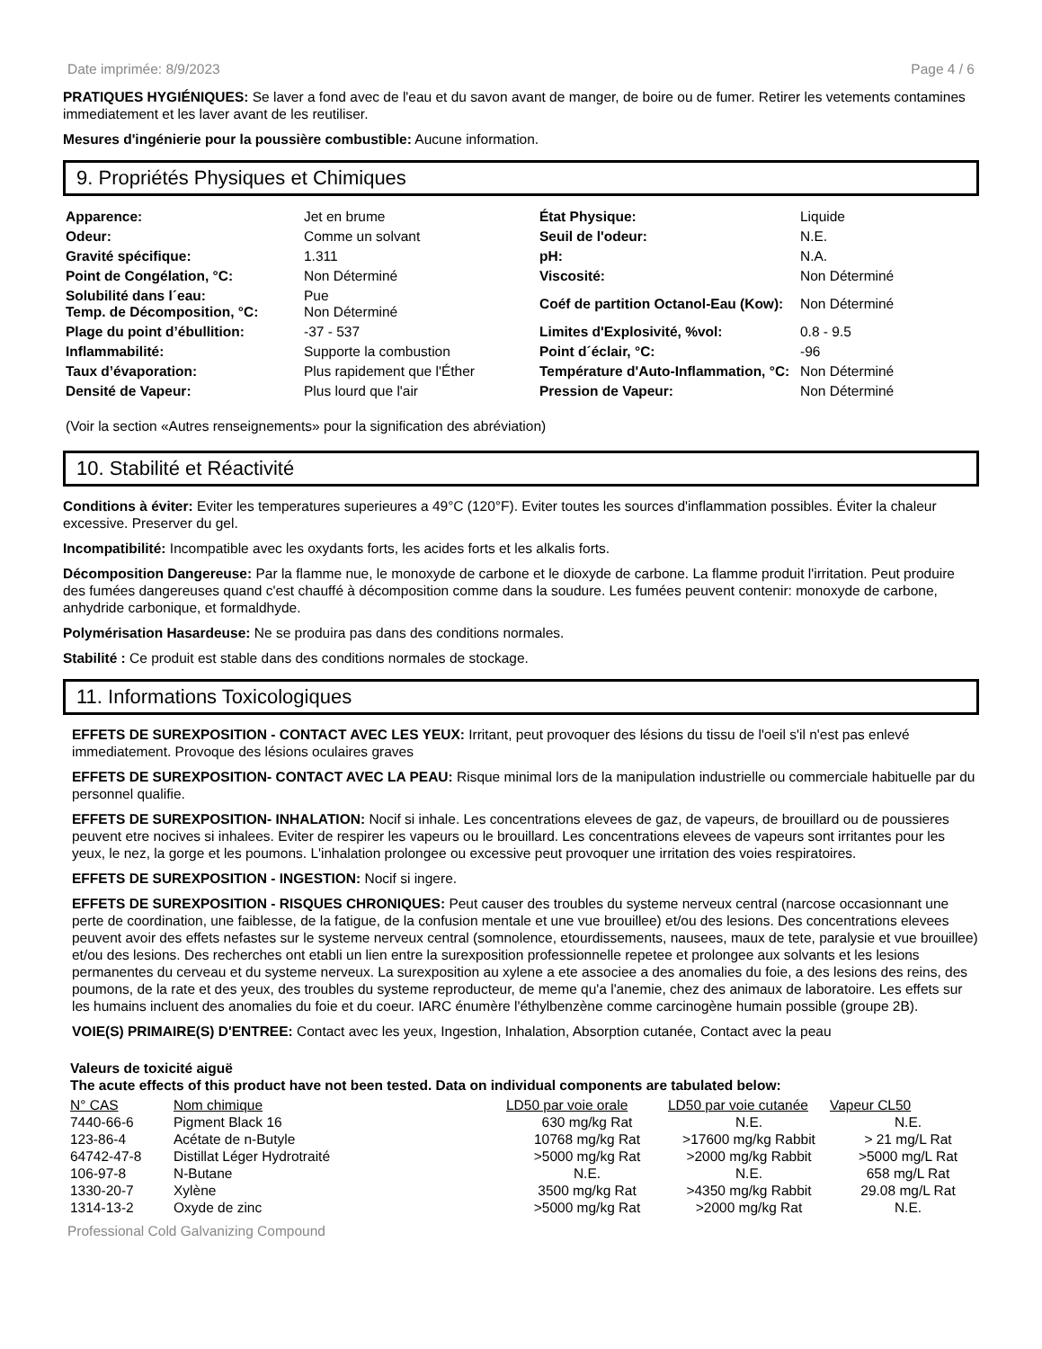Date imprimée: 8/9/2023 Page 4 / 6
PRATIQUES HYGIÉNIQUES: Se laver a fond avec de l'eau et du savon avant de manger, de boire ou de fumer. Retirer les vetements contamines immediatement et les laver avant de les reutiliser.
Mesures d'ingénierie pour la poussière combustible: Aucune information.
9. Propriétés Physiques et Chimiques
| Apparence: | Jet en brume | État Physique: | Liquide |
| Odeur: | Comme un solvant | Seuil de l'odeur: | N.E. |
| Gravité spécifique: | 1.311 | pH: | N.A. |
| Point de Congélation, °C: | Non Déterminé | Viscosité: | Non Déterminé |
| Solubilité dans l´eau: Temp. de Décomposition, °C: | Pue Non Déterminé | Coéf de partition Octanol-Eau (Kow): | Non Déterminé |
| Plage du point d’ébullition: | -37 - 537 | Limites d'Explosivité, %vol: | 0.8 - 9.5 |
| Inflammabilité: | Supporte la combustion | Point d´éclair, °C: | -96 |
| Taux d’évaporation: | Plus rapidement que l'Éther | Température d'Auto-Inflammation, °C: | Non Déterminé |
| Densité de Vapeur: | Plus lourd que l'air | Pression de Vapeur: | Non Déterminé |
(Voir la section «Autres renseignements» pour la signification des abréviation)
10. Stabilité et Réactivité
Conditions à éviter: Eviter les temperatures superieures a 49°C (120°F). Eviter toutes les sources d'inflammation possibles. Éviter la chaleur excessive. Preserver du gel.
Incompatibilité: Incompatible avec les oxydants forts, les acides forts et les alkalis forts.
Décomposition Dangereuse: Par la flamme nue, le monoxyde de carbone et le dioxyde de carbone. La flamme produit l'irritation. Peut produire des fumées dangereuses quand c'est chauffé à décomposition comme dans la soudure. Les fumées peuvent contenir: monoxyde de carbone, anhydride carbonique, et formaldhyde.
Polymérisation Hasardeuse: Ne se produira pas dans des conditions normales.
Stabilité : Ce produit est stable dans des conditions normales de stockage.
11. Informations Toxicologiques
EFFETS DE SUREXPOSITION - CONTACT AVEC LES YEUX: Irritant, peut provoquer des lésions du tissu de l'oeil s'il n'est pas enlevé immediatement. Provoque des lésions oculaires graves
EFFETS DE SUREXPOSITION- CONTACT AVEC LA PEAU: Risque minimal lors de la manipulation industrielle ou commerciale habituelle par du personnel qualifie.
EFFETS DE SUREXPOSITION- INHALATION: Nocif si inhale. Les concentrations elevees de gaz, de vapeurs, de brouillard ou de poussieres peuvent etre nocives si inhalees. Eviter de respirer les vapeurs ou le brouillard. Les concentrations elevees de vapeurs sont irritantes pour les yeux, le nez, la gorge et les poumons. L'inhalation prolongee ou excessive peut provoquer une irritation des voies respiratoires.
EFFETS DE SUREXPOSITION - INGESTION: Nocif si ingere.
EFFETS DE SUREXPOSITION - RISQUES CHRONIQUES: Peut causer des troubles du systeme nerveux central (narcose occasionnant une perte de coordination, une faiblesse, de la fatigue, de la confusion mentale et une vue brouillee) et/ou des lesions. Des concentrations elevees peuvent avoir des effets nefastes sur le systeme nerveux central (somnolence, etourdissements, nausees, maux de tete, paralysie et vue brouillee) et/ou des lesions. Des recherches ont etabli un lien entre la surexposition professionnelle repetee et prolongee aux solvants et les lesions permanentes du cerveau et du systeme nerveux. La surexposition au xylene a ete associee a des anomalies du foie, a des lesions des reins, des poumons, de la rate et des yeux, des troubles du systeme reproducteur, de meme qu'a l'anemie, chez des animaux de laboratoire. Les effets sur les humains incluent des anomalies du foie et du coeur. IARC énumère l'éthylbenzène comme carcinogène humain possible (groupe 2B).
VOIE(S) PRIMAIRE(S) D'ENTREE: Contact avec les yeux, Ingestion, Inhalation, Absorption cutanée, Contact avec la peau
Valeurs de toxicité aiguë
The acute effects of this product have not been tested. Data on individual components are tabulated below:
| N° CAS | Nom chimique | LD50 par voie orale | LD50 par voie cutanée | Vapeur CL50 |
| --- | --- | --- | --- | --- |
| 7440-66-6 | Pigment Black 16 | 630 mg/kg Rat | N.E. | N.E. |
| 123-86-4 | Acétate de n-Butyle | 10768 mg/kg Rat | >17600 mg/kg Rabbit | > 21 mg/L Rat |
| 64742-47-8 | Distillat Léger Hydrotraité | >5000 mg/kg Rat | >2000 mg/kg Rabbit | >5000 mg/L Rat |
| 106-97-8 | N-Butane | N.E. | N.E. | 658 mg/L Rat |
| 1330-20-7 | Xylène | 3500 mg/kg Rat | >4350 mg/kg Rabbit | 29.08 mg/L Rat |
| 1314-13-2 | Oxyde de zinc | >5000 mg/kg Rat | >2000 mg/kg Rat | N.E. |
Professional Cold Galvanizing Compound